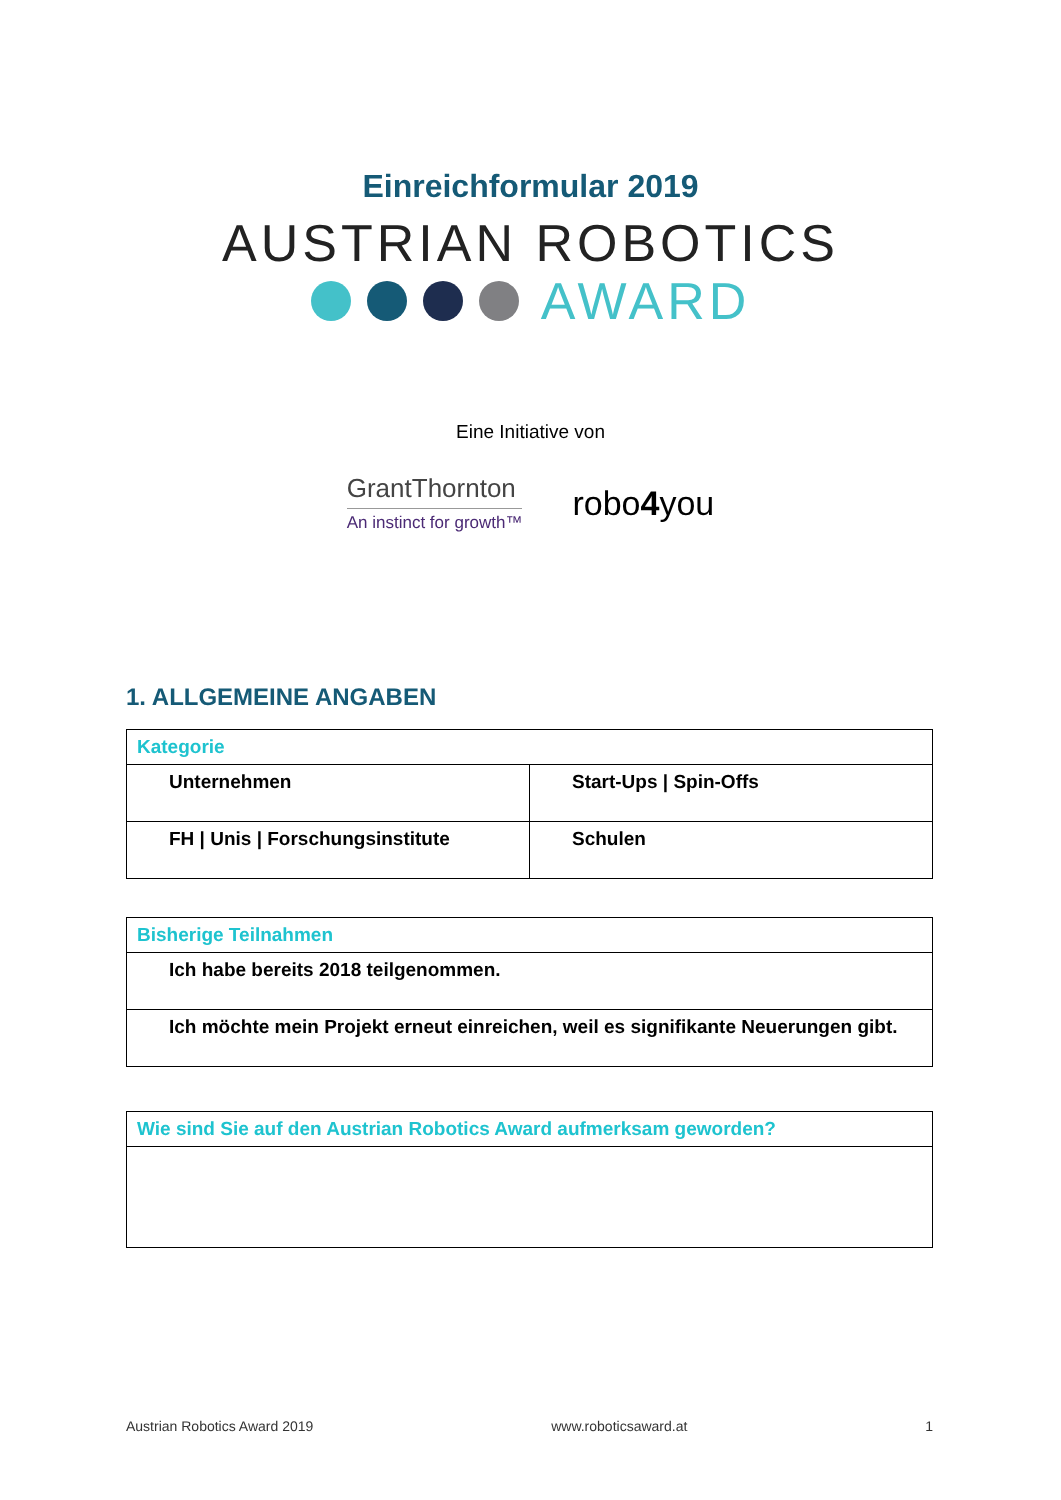Einreichformular 2019
AUSTRIAN ROBOTICS
AWARD
Eine Initiative von
GrantThornton
An instinct for growth™
robo4you
1. ALLGEMEINE ANGABEN
| Kategorie | |
| --- | --- |
| Unternehmen | Start-Ups / Spin-Offs |
| FH / Unis / Forschungsinstitute | Schulen |
| Bisherige Teilnahmen |
| --- |
| Ich habe bereits 2018 teilgenommen. |
| Ich möchte mein Projekt erneut einreichen, weil es signifikante Neuerungen gibt. |
| Wie sind Sie auf den Austrian Robotics Award aufmerksam geworden? |
| --- |
Austrian Robotics Award 2019 www.roboticsaward.at 1